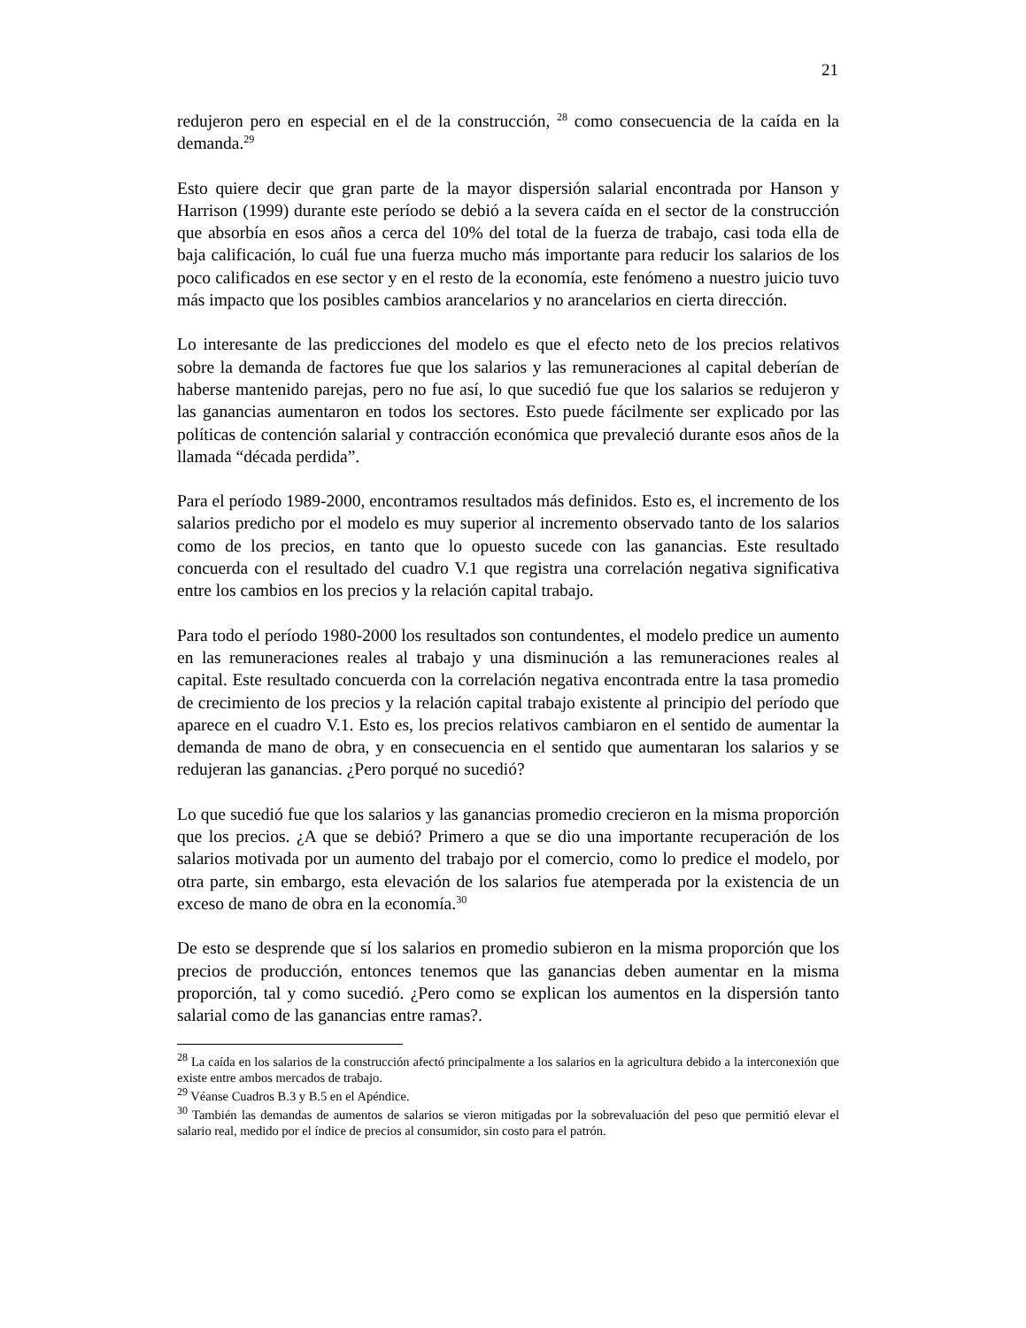21
redujeron pero en especial en el de la construcción, <sup>28</sup> como consecuencia de la caída en la demanda.<sup>29</sup>
Esto quiere decir que gran parte de la mayor dispersión salarial encontrada por Hanson y Harrison (1999) durante este período se debió a la severa caída en el sector de la construcción que absorbía en esos años a cerca del 10% del total de la fuerza de trabajo, casi toda ella de baja calificación, lo cuál fue una fuerza mucho más importante para reducir los salarios de los poco calificados en ese sector y en el resto de la economía, este fenómeno a nuestro juicio tuvo más impacto que los posibles cambios arancelarios y no arancelarios en cierta dirección.
Lo interesante de las predicciones del modelo es que el efecto neto de los precios relativos sobre la demanda de factores fue que los salarios y las remuneraciones al capital deberían de haberse mantenido parejas, pero no fue así, lo que sucedió fue que los salarios se redujeron y las ganancias aumentaron en todos los sectores. Esto puede fácilmente ser explicado por las políticas de contención salarial y contracción económica que prevaleció durante esos años de la llamada “década perdida”.
Para el período 1989-2000, encontramos resultados más definidos. Esto es, el incremento de los salarios predicho por el modelo es muy superior al incremento observado tanto de los salarios como de los precios, en tanto que lo opuesto sucede con las ganancias. Este resultado concuerda con el resultado del cuadro V.1 que registra una correlación negativa significativa entre los cambios en los precios y la relación capital trabajo.
Para todo el período 1980-2000 los resultados son contundentes, el modelo predice un aumento en las remuneraciones reales al trabajo y una disminución a las remuneraciones reales al capital. Este resultado concuerda con la correlación negativa encontrada entre la tasa promedio de crecimiento de los precios y la relación capital trabajo existente al principio del período que aparece en el cuadro V.1. Esto es, los precios relativos cambiaron en el sentido de aumentar la demanda de mano de obra, y en consecuencia en el sentido que aumentaran los salarios y se redujeran las ganancias. ¿Pero porqué no sucedió?
Lo que sucedió fue que los salarios y las ganancias promedio crecieron en la misma proporción que los precios. ¿A que se debió? Primero a que se dio una importante recuperación de los salarios motivada por un aumento del trabajo por el comercio, como lo predice el modelo, por otra parte, sin embargo, esta elevación de los salarios fue atemperada por la existencia de un exceso de mano de obra en la economía.<sup>30</sup>
De esto se desprende que sí los salarios en promedio subieron en la misma proporción que los precios de producción, entonces tenemos que las ganancias deben aumentar en la misma proporción, tal y como sucedió. ¿Pero como se explican los aumentos en la dispersión tanto salarial como de las ganancias entre ramas?.
<sup>28</sup> La caída en los salarios de la construcción afectó principalmente a los salarios en la agricultura debido a la interconexión que existe entre ambos mercados de trabajo.
<sup>29</sup> Véanse Cuadros B.3 y B.5 en el Apéndice.
<sup>30</sup> También las demandas de aumentos de salarios se vieron mitigadas por la sobrevaluación del peso que permitió elevar el salario real, medido por el índice de precios al consumidor, sin costo para el patrón.